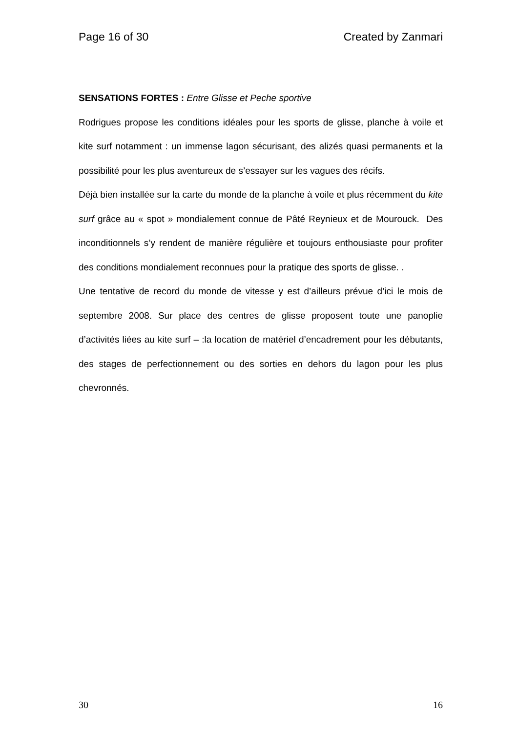Page 16 of 30 Created by Zanmari
SENSATIONS FORTES : Entre Glisse et Peche sportive
Rodrigues propose les conditions idéales pour les sports de glisse, planche à voile et kite surf notamment : un immense lagon sécurisant, des alizés quasi permanents et la possibilité pour les plus aventureux de s’essayer sur les vagues des récifs.
Déjà bien installée sur la carte du monde de la planche à voile et plus récemment du kite surf grâce au « spot » mondialement connue de Pâté Reynieux et de Mourouck. Des inconditionnels s’y rendent de manière régulière et toujours enthousiaste pour profiter des conditions mondialement reconnues pour la pratique des sports de glisse. .
Une tentative de record du monde de vitesse y est d’ailleurs prévue d’ici le mois de septembre 2008. Sur place des centres de glisse proposent toute une panoplie d’activités liées au kite surf – :la location de matériel d’encadrement pour les débutants, des stages de perfectionnement ou des sorties en dehors du lagon pour les plus chevronnés.
30 16